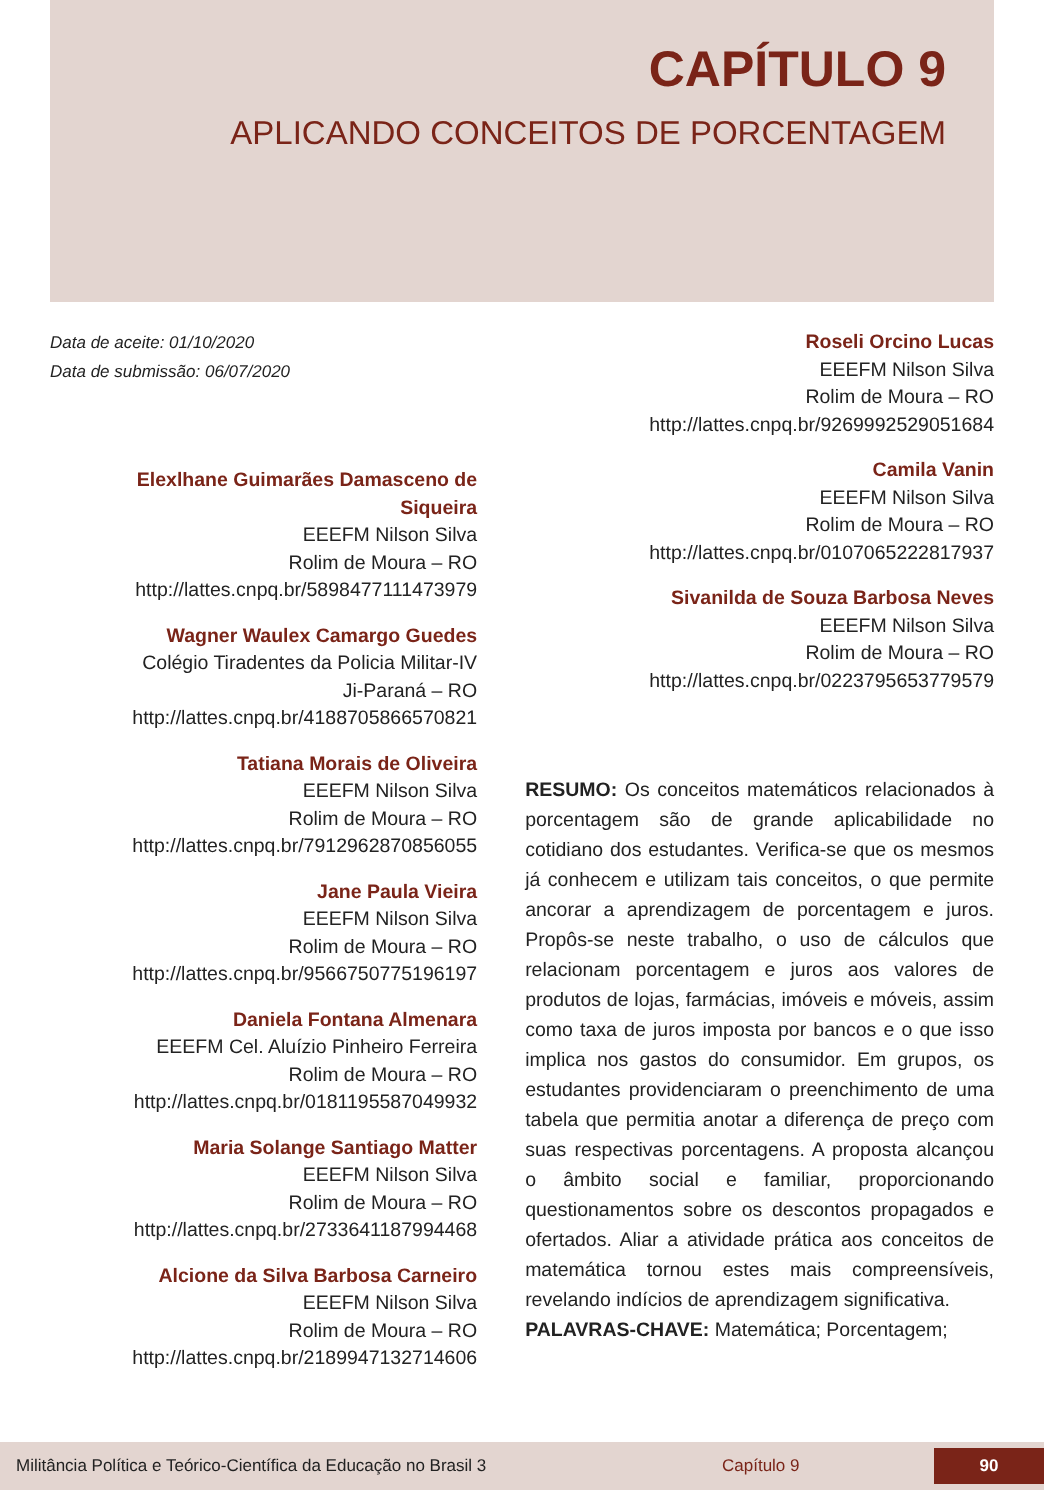CAPÍTULO 9
APLICANDO CONCEITOS DE PORCENTAGEM
Data de aceite: 01/10/2020
Data de submissão: 06/07/2020
Elexlhane Guimarães Damasceno de Siqueira
EEEFM Nilson Silva
Rolim de Moura – RO
http://lattes.cnpq.br/5898477111473979
Wagner Waulex Camargo Guedes
Colégio Tiradentes da Policia Militar-IV
Ji-Paraná – RO
http://lattes.cnpq.br/4188705866570821
Tatiana Morais de Oliveira
EEEFM Nilson Silva
Rolim de Moura – RO
http://lattes.cnpq.br/7912962870856055
Jane Paula Vieira
EEEFM Nilson Silva
Rolim de Moura – RO
http://lattes.cnpq.br/9566750775196197
Daniela Fontana Almenara
EEEFM Cel. Aluízio Pinheiro Ferreira
Rolim de Moura – RO
http://lattes.cnpq.br/0181195587049932
Maria Solange Santiago Matter
EEEFM Nilson Silva
Rolim de Moura – RO
http://lattes.cnpq.br/2733641187994468
Alcione da Silva Barbosa Carneiro
EEEFM Nilson Silva
Rolim de Moura – RO
http://lattes.cnpq.br/2189947132714606
Roseli Orcino Lucas
EEEFM Nilson Silva
Rolim de Moura – RO
http://lattes.cnpq.br/9269992529051684
Camila Vanin
EEEFM Nilson Silva
Rolim de Moura – RO
http://lattes.cnpq.br/0107065222817937
Sivanilda de Souza Barbosa Neves
EEEFM Nilson Silva
Rolim de Moura – RO
http://lattes.cnpq.br/0223795653779579
RESUMO: Os conceitos matemáticos relacionados à porcentagem são de grande aplicabilidade no cotidiano dos estudantes. Verifica-se que os mesmos já conhecem e utilizam tais conceitos, o que permite ancorar a aprendizagem de porcentagem e juros. Propôs-se neste trabalho, o uso de cálculos que relacionam porcentagem e juros aos valores de produtos de lojas, farmácias, imóveis e móveis, assim como taxa de juros imposta por bancos e o que isso implica nos gastos do consumidor. Em grupos, os estudantes providenciaram o preenchimento de uma tabela que permitia anotar a diferença de preço com suas respectivas porcentagens. A proposta alcançou o âmbito social e familiar, proporcionando questionamentos sobre os descontos propagados e ofertados. Aliar a atividade prática aos conceitos de matemática tornou estes mais compreensíveis, revelando indícios de aprendizagem significativa.
PALAVRAS-CHAVE: Matemática; Porcentagem;
Militância Política e Teórico-Científica da Educação no Brasil 3 Capítulo 9 90